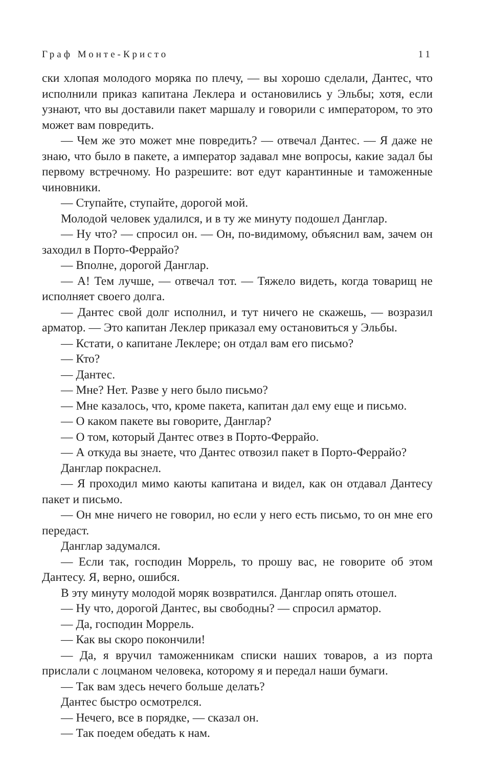Граф Монте-Кристо 11
ски хлопая молодого моряка по плечу, — вы хорошо сделали, Дантес, что исполнили приказ капитана Леклера и остановились у Эльбы; хотя, если узнают, что вы доставили пакет маршалу и говорили с императором, то это может вам повредить.
— Чем же это может мне повредить? — отвечал Дантес. — Я даже не знаю, что было в пакете, а император задавал мне вопросы, какие задал бы первому встречному. Но разрешите: вот едут карантинные и таможенные чиновники.
— Ступайте, ступайте, дорогой мой.
Молодой человек удалился, и в ту же минуту подошел Данглар.
— Ну что? — спросил он. — Он, по-видимому, объяснил вам, зачем он заходил в Порто-Феррайо?
— Вполне, дорогой Данглар.
— А! Тем лучше, — отвечал тот. — Тяжело видеть, когда товарищ не исполняет своего долга.
— Дантес свой долг исполнил, и тут ничего не скажешь, — возразил арматор. — Это капитан Леклер приказал ему остановиться у Эльбы.
— Кстати, о капитане Леклере; он отдал вам его письмо?
— Кто?
— Дантес.
— Мне? Нет. Разве у него было письмо?
— Мне казалось, что, кроме пакета, капитан дал ему еще и письмо.
— О каком пакете вы говорите, Данглар?
— О том, который Дантес отвез в Порто-Феррайо.
— А откуда вы знаете, что Дантес отвозил пакет в Порто-Феррайо?
Данглар покраснел.
— Я проходил мимо каюты капитана и видел, как он отдавал Дантесу пакет и письмо.
— Он мне ничего не говорил, но если у него есть письмо, то он мне его передаст.
Данглар задумался.
— Если так, господин Моррель, то прошу вас, не говорите об этом Дантесу. Я, верно, ошибся.
В эту минуту молодой моряк возвратился. Данглар опять отошел.
— Ну что, дорогой Дантес, вы свободны? — спросил арматор.
— Да, господин Моррель.
— Как вы скоро покончили!
— Да, я вручил таможенникам списки наших товаров, а из порта прислали с лоцманом человека, которому я и передал наши бумаги.
— Так вам здесь нечего больше делать?
Дантес быстро осмотрелся.
— Нечего, все в порядке, — сказал он.
— Так поедем обедать к нам.